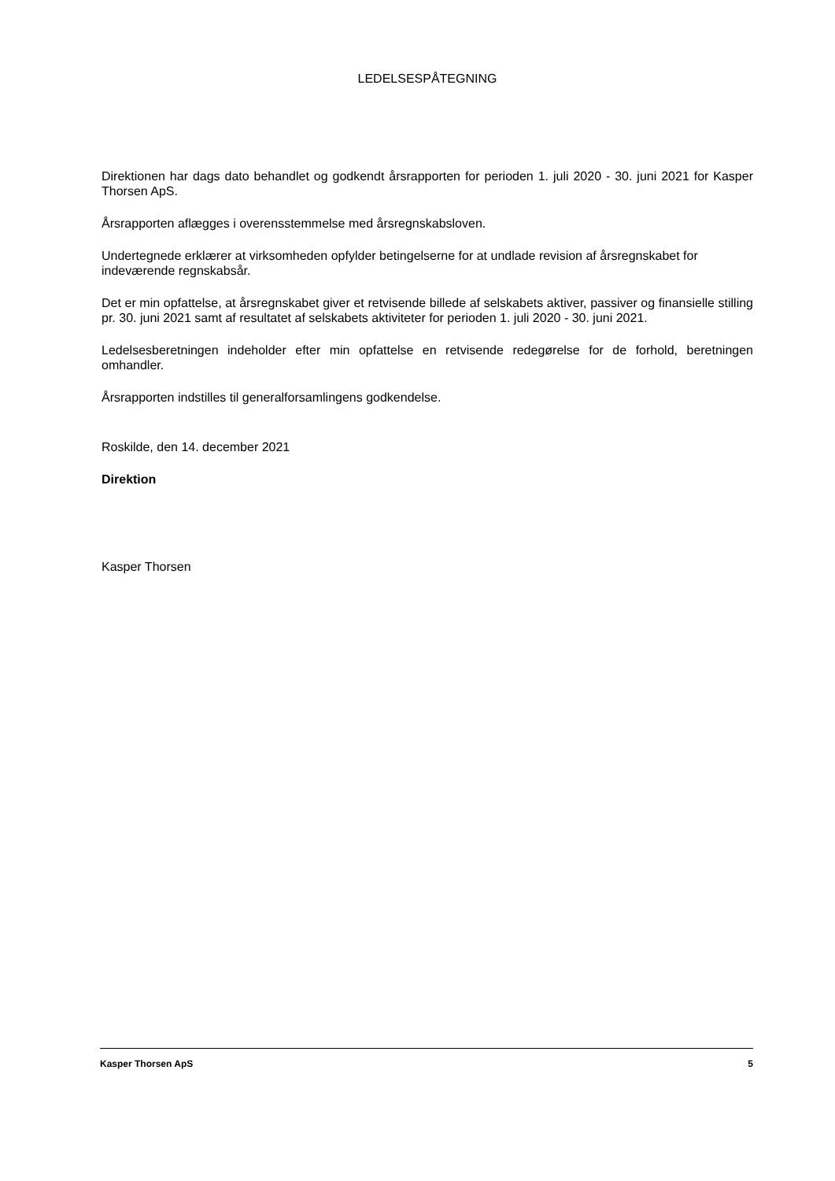LEDELSESPÅTEGNING
Direktionen har dags dato behandlet og godkendt årsrapporten for perioden 1. juli 2020 - 30. juni 2021 for Kasper Thorsen ApS.
Årsrapporten aflægges i overensstemmelse med årsregnskabsloven.
Undertegnede erklærer at virksomheden opfylder betingelserne for at undlade revision af årsregnskabet for indeværende regnskabsår.
Det er min opfattelse, at årsregnskabet giver et retvisende billede af selskabets aktiver, passiver og finansielle stilling pr. 30. juni 2021 samt af resultatet af selskabets aktiviteter for perioden 1. juli 2020 - 30. juni 2021.
Ledelsesberetningen indeholder efter min opfattelse en retvisende redegørelse for de forhold, beretningen omhandler.
Årsrapporten indstilles til generalforsamlingens godkendelse.
Roskilde, den 14. december 2021
Direktion
Kasper Thorsen
Kasper Thorsen ApS 5